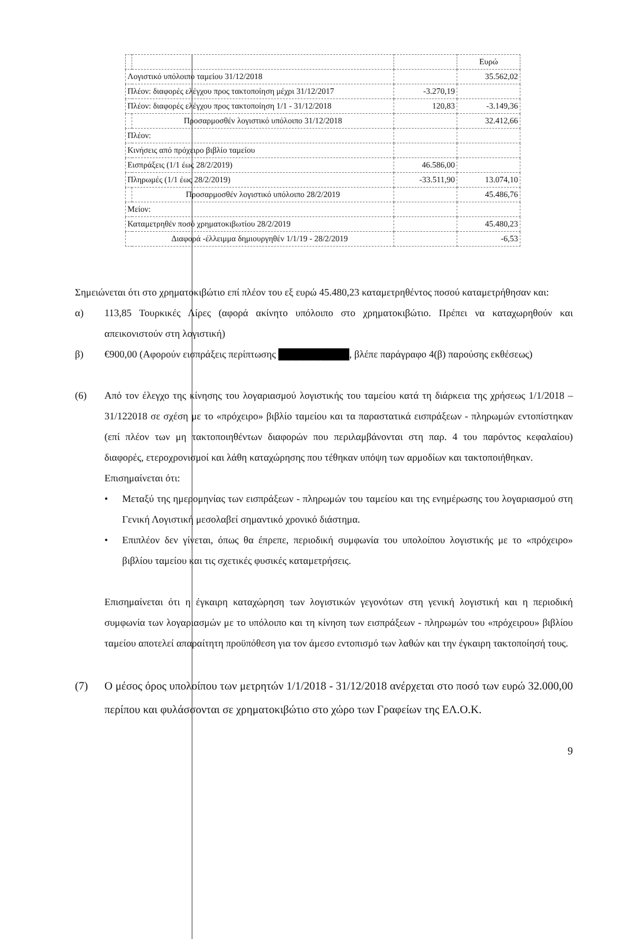| | | | Ευρώ |
| Λογιστικό υπόλοιπο ταμείου 31/12/2018 | | | 35.562,02 |
| Πλέον: διαφορές ελέγχου προς τακτοποίηση μέχρι 31/12/2017 | | -3.270,19 | |
| Πλέον: διαφορές ελέγχου προς τακτοποίηση 1/1 - 31/12/2018 | | 120,83 | -3.149,36 |
| | Προσαρμοσθέν λογιστικό υπόλοιπο 31/12/2018 | | 32.412,66 |
| Πλέον: | | | |
| Κινήσεις από πρόχειρο βιβλίο ταμείου | | | |
| Εισπράξεις (1/1 έως 28/2/2019) | | 46.586,00 | |
| Πληρωμές (1/1 έως 28/2/2019) | | -33.511,90 | 13.074,10 |
| | Προσαρμοσθέν λογιστικό υπόλοιπο 28/2/2019 | | 45.486,76 |
| Μείον: | | | |
| Καταμετρηθέν ποσό χρηματοκιβωτίου 28/2/2019 | | | 45.480,23 |
| Διαφορά -έλλειμμα δημιουργηθέν 1/1/19 - 28/2/2019 | | | -6,53 |
Σημειώνεται ότι στο χρηματοκιβώτιο επί πλέον του εξ ευρώ 45.480,23 καταμετρηθέντος ποσού καταμετρήθησαν και:
α) 113,85 Τουρκικές Λίρες (αφορά ακίνητο υπόλοιπο στο χρηματοκιβώτιο. Πρέπει να καταχωρηθούν και απεικονιστούν στη λογιστική)
β) €900,00 (Αφορούν εισπράξεις περίπτωσης ██████████, βλέπε παράγραφο 4(β) παρούσης εκθέσεως)
(6) Από τον έλεγχο της κίνησης του λογαριασμού λογιστικής του ταμείου κατά τη διάρκεια της χρήσεως 1/1/2018 – 31/122018 σε σχέση με το «πρόχειρο» βιβλίο ταμείου και τα παραστατικά εισπράξεων - πληρωμών εντοπίστηκαν (επί πλέον των μη τακτοποιηθέντων διαφορών που περιλαμβάνονται στη παρ. 4 του παρόντος κεφαλαίου) διαφορές, ετεροχρονισμοί και λάθη καταχώρησης που τέθηκαν υπόψη των αρμοδίων και τακτοποιήθηκαν.
Επισημαίνεται ότι:
• Μεταξύ της ημερομηνίας των εισπράξεων - πληρωμών του ταμείου και της ενημέρωσης του λογαριασμού στη Γενική Λογιστική μεσολαβεί σημαντικό χρονικό διάστημα.
• Επιπλέον δεν γίνεται, όπως θα έπρεπε, περιοδική συμφωνία του υπολοίπου λογιστικής με το «πρόχειρο» βιβλίου ταμείου και τις σχετικές φυσικές καταμετρήσεις.
Επισημαίνεται ότι η έγκαιρη καταχώρηση των λογιστικών γεγονότων στη γενική λογιστική και η περιοδική συμφωνία των λογαριασμών με το υπόλοιπο και τη κίνηση των εισπράξεων - πληρωμών του «πρόχειρου» βιβλίου ταμείου αποτελεί απαραίτητη προϋπόθεση για τον άμεσο εντοπισμό των λαθών και την έγκαιρη τακτοποίησή τους.
(7) Ο μέσος όρος υπολοίπου των μετρητών 1/1/2018 - 31/12/2018 ανέρχεται στο ποσό των ευρώ 32.000,00 περίπου και φυλάσσονται σε χρηματοκιβώτιο στο χώρο των Γραφείων της ΕΛ.Ο.Κ.
9